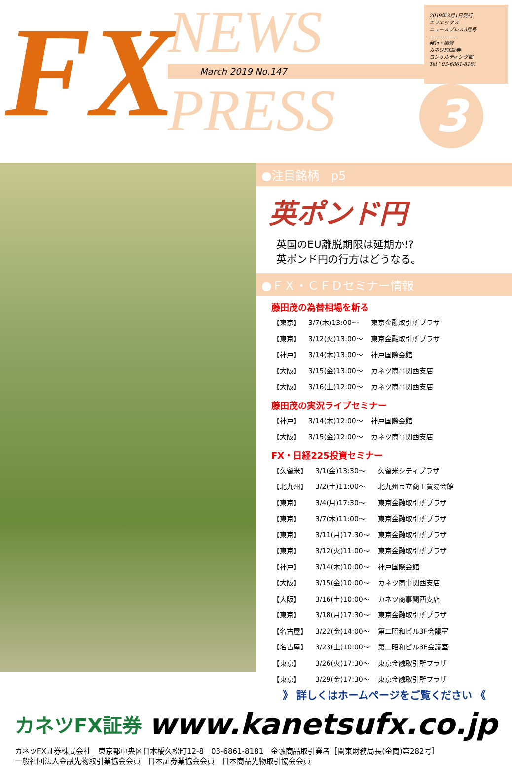FX
NEWS
March 2019 No.147
PRESS
2019年3月1日発行
エフエックス
ニュースプレス3月号
-----------------
発行・編修
カネツFX証券
コンサルティング部
Tel：03-6861-8181
3
●注目銘柄　p5
英ポンド円
英国のEU離脱期限は延期か!?
英ポンド円の行方はどうなる。
●ＦＸ・ＣＦＤセミナー情報
藤田茂の為替相場を斬る
| 【東京】 | 3/7(木)13:00～ | 東京金融取引所プラザ |
| 【東京】 | 3/12(火)13:00～ | 東京金融取引所プラザ |
| 【神戸】 | 3/14(木)13:00～ | 神戸国際会館 |
| 【大阪】 | 3/15(金)13:00～ | カネツ商事関西支店 |
| 【大阪】 | 3/16(土)12:00～ | カネツ商事関西支店 |
藤田茂の実況ライブセミナー
| 【神戸】 | 3/14(木)12:00～ | 神戸国際会館 |
| 【大阪】 | 3/15(金)12:00～ | カネツ商事関西支店 |
FX・日経225投資セミナー
| 【久留米】 | 3/1(金)13:30～ | 久留米シティプラザ |
| 【北九州】 | 3/2(土)11:00～ | 北九州市立商工貿易会館 |
| 【東京】 | 3/4(月)17:30～ | 東京金融取引所プラザ |
| 【東京】 | 3/7(木)11:00～ | 東京金融取引所プラザ |
| 【東京】 | 3/11(月)17:30～ | 東京金融取引所プラザ |
| 【東京】 | 3/12(火)11:00～ | 東京金融取引所プラザ |
| 【神戸】 | 3/14(木)10:00～ | 神戸国際会館 |
| 【大阪】 | 3/15(金)10:00～ | カネツ商事関西支店 |
| 【大阪】 | 3/16(土)10:00～ | カネツ商事関西支店 |
| 【東京】 | 3/18(月)17:30～ | 東京金融取引所プラザ |
| 【名古屋】 | 3/22(金)14:00～ | 第二昭和ビル3F会議室 |
| 【名古屋】 | 3/23(土)10:00～ | 第二昭和ビル3F会議室 |
| 【東京】 | 3/26(火)17:30～ | 東京金融取引所プラザ |
| 【東京】 | 3/29(金)17:30～ | 東京金融取引所プラザ |
》 詳しくはホームページをご覧ください 《
カネツFX証券
www.kanetsufx.co.jp
カネツFX証券株式会社　東京都中央区日本橋久松町12-8　03-6861-8181　金融商品取引業者［関東財務局長(金商)第282号］
一般社団法人金融先物取引業協会会員　日本証券業協会会員　日本商品先物取引協会会員